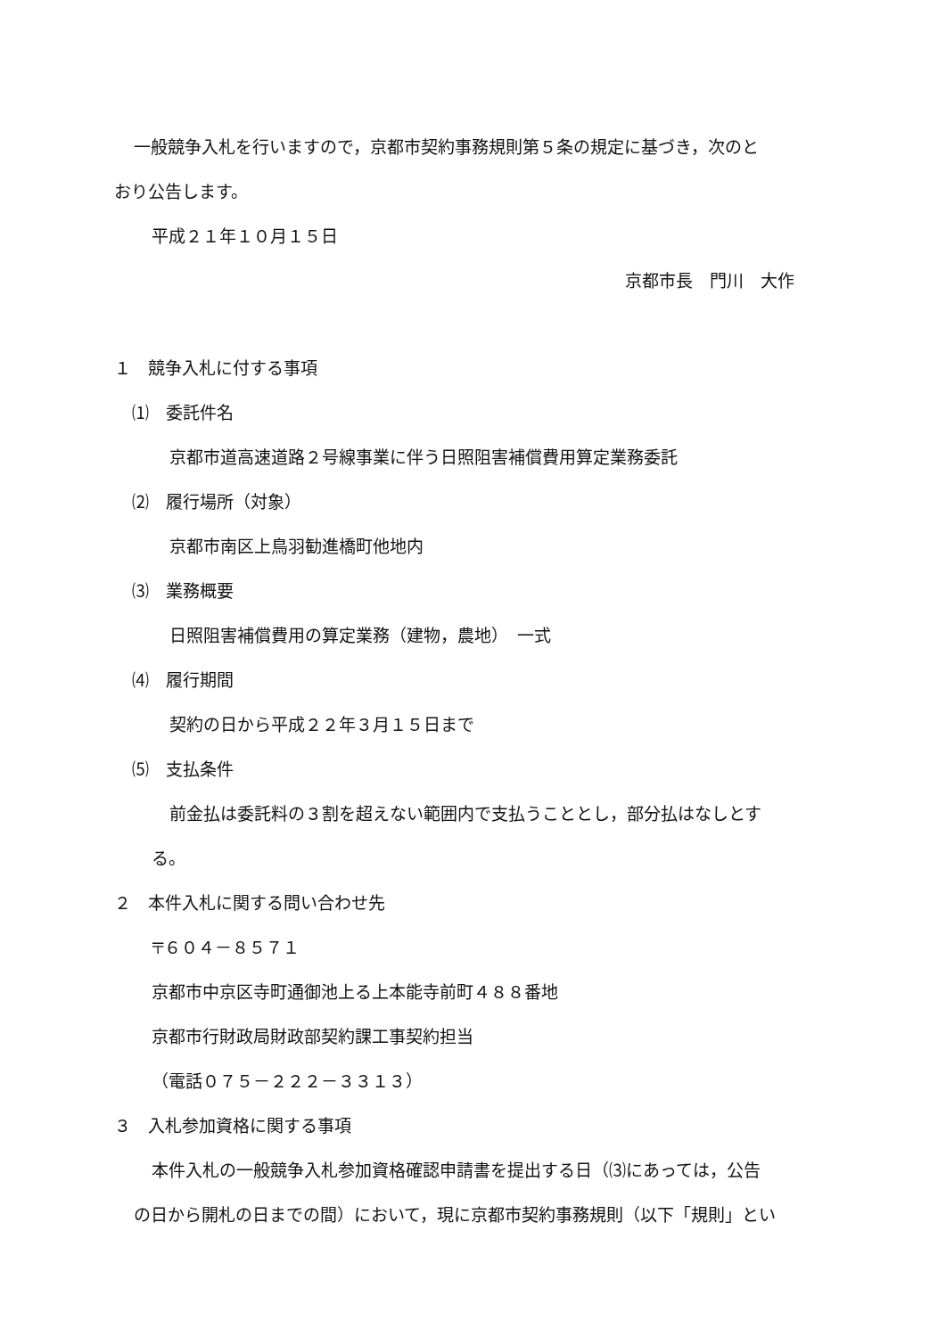一般競争入札を行いますので，京都市契約事務規則第５条の規定に基づき，次のと
おり公告します。
平成２１年１０月１５日
京都市長　門川　大作
１　競争入札に付する事項
⑴　委託件名
京都市道高速道路２号線事業に伴う日照阻害補償費用算定業務委託
⑵　履行場所（対象）
京都市南区上鳥羽勧進橋町他地内
⑶　業務概要
日照阻害補償費用の算定業務（建物，農地）　一式
⑷　履行期間
契約の日から平成２２年３月１５日まで
⑸　支払条件
前金払は委託料の３割を超えない範囲内で支払うこととし，部分払はなしとす
る。
２　本件入札に関する問い合わせ先
〒６０４－８５７１
京都市中京区寺町通御池上る上本能寺前町４８８番地
京都市行財政局財政部契約課工事契約担当
（電話０７５－２２２－３３１３）
３　入札参加資格に関する事項
本件入札の一般競争入札参加資格確認申請書を提出する日（⑶にあっては，公告
の日から開札の日までの間）において，現に京都市契約事務規則（以下「規則」とい